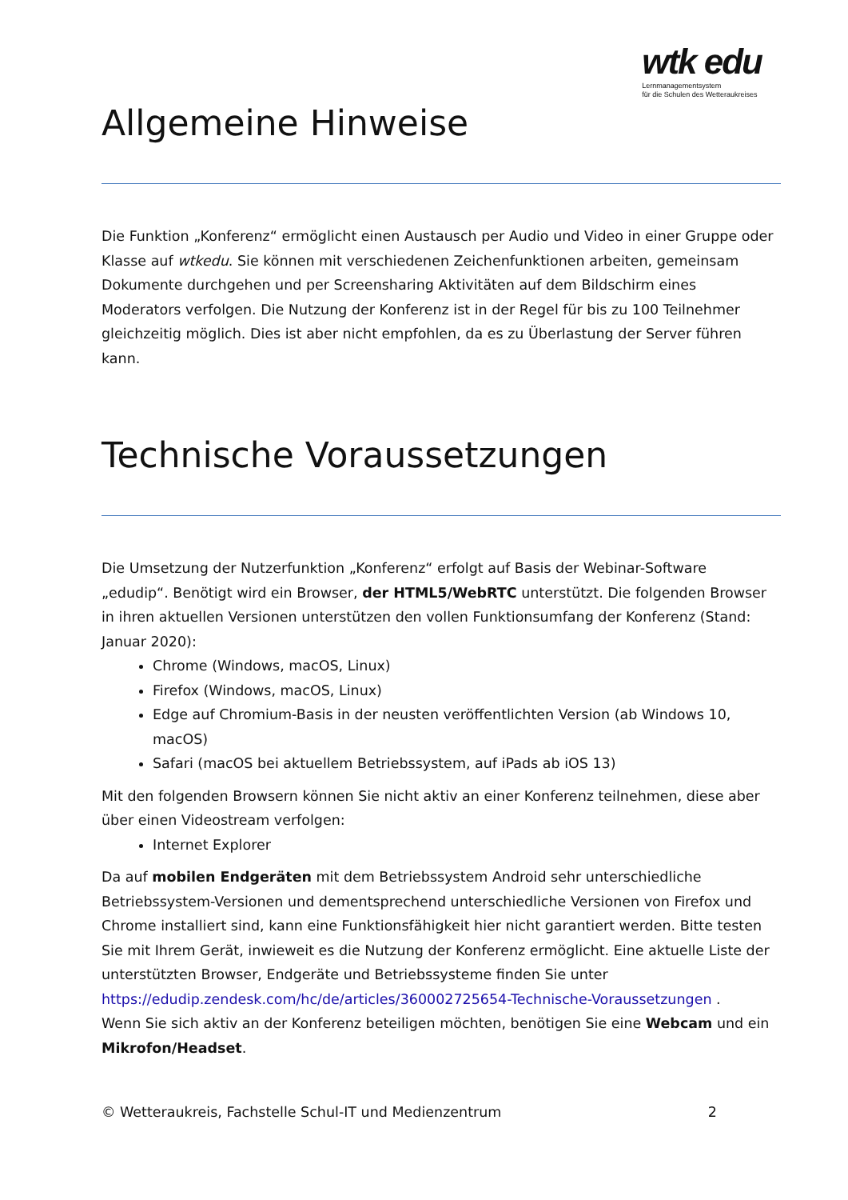wtk edu
Lernmanagementsystem
für die Schulen des Wetteraukreises
Allgemeine Hinweise
Die Funktion „Konferenz“ ermöglicht einen Austausch per Audio und Video in einer Gruppe oder Klasse auf wtkedu. Sie können mit verschiedenen Zeichenfunktionen arbeiten, gemeinsam Dokumente durchgehen und per Screensharing Aktivitäten auf dem Bildschirm eines Moderators verfolgen. Die Nutzung der Konferenz ist in der Regel für bis zu 100 Teilnehmer gleichzeitig möglich. Dies ist aber nicht empfohlen, da es zu Überlastung der Server führen kann.
Technische Voraussetzungen
Die Umsetzung der Nutzerfunktion „Konferenz“ erfolgt auf Basis der Webinar-Software „edudip“. Benötigt wird ein Browser, der HTML5/WebRTC unterstützt. Die folgenden Browser in ihren aktuellen Versionen unterstützen den vollen Funktionsumfang der Konferenz (Stand: Januar 2020):
Chrome (Windows, macOS, Linux)
Firefox (Windows, macOS, Linux)
Edge auf Chromium-Basis in der neusten veröffentlichten Version (ab Windows 10, macOS)
Safari (macOS bei aktuellem Betriebssystem, auf iPads ab iOS 13)
Mit den folgenden Browsern können Sie nicht aktiv an einer Konferenz teilnehmen, diese aber über einen Videostream verfolgen:
Internet Explorer
Da auf mobilen Endgeräten mit dem Betriebssystem Android sehr unterschiedliche Betriebssystem-Versionen und dementsprechend unterschiedliche Versionen von Firefox und Chrome installiert sind, kann eine Funktionsfähigkeit hier nicht garantiert werden. Bitte testen Sie mit Ihrem Gerät, inwieweit es die Nutzung der Konferenz ermöglicht. Eine aktuelle Liste der unterstützten Browser, Endgeräte und Betriebssysteme finden Sie unter https://edudip.zendesk.com/hc/de/articles/360002725654-Technische-Voraussetzungen .
Wenn Sie sich aktiv an der Konferenz beteiligen möchten, benötigen Sie eine Webcam und ein Mikrofon/Headset.
© Wetteraukreis, Fachstelle Schul-IT und Medienzentrum 2